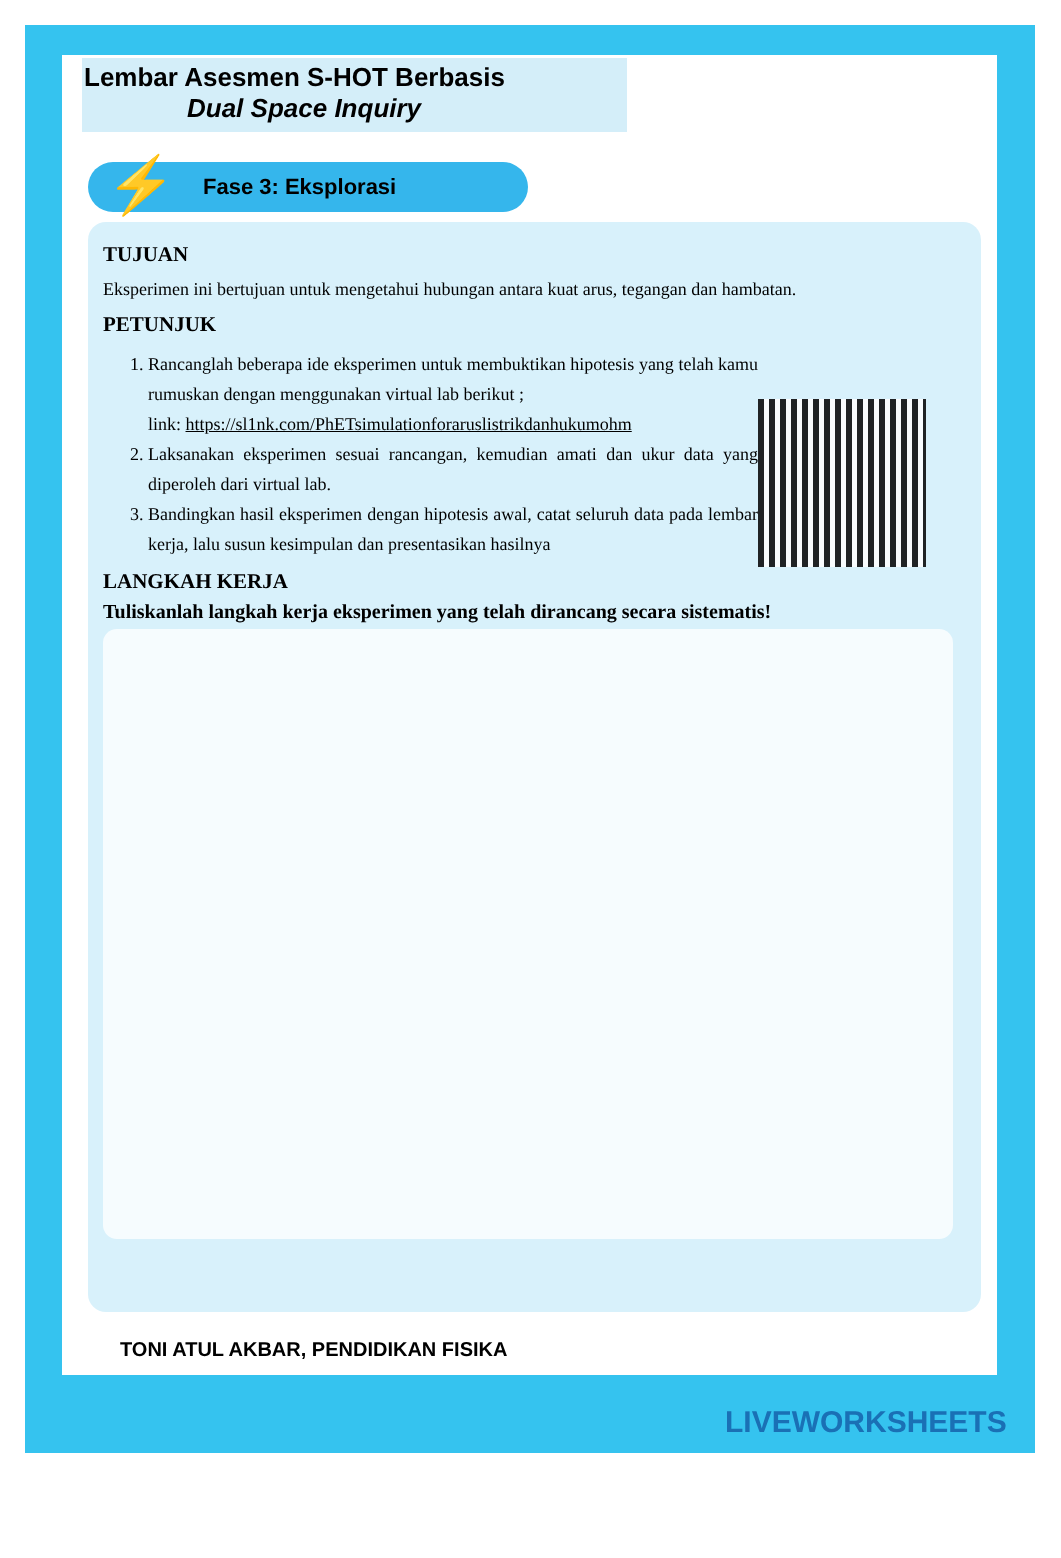Lembar Asesmen S-HOT Berbasis
Dual Space Inquiry
⚡ Fase 3: Eksplorasi
TUJUAN
Eksperimen ini bertujuan untuk mengetahui hubungan antara kuat arus, tegangan dan hambatan.
PETUNJUK
1. Rancanglah beberapa ide eksperimen untuk membuktikan hipotesis yang telah kamu rumuskan dengan menggunakan virtual lab berikut ;
link: https://sl1nk.com/PhETsimulationforaruslistrikdanhukumohm
2. Laksanakan eksperimen sesuai rancangan, kemudian amati dan ukur data yang diperoleh dari virtual lab.
3. Bandingkan hasil eksperimen dengan hipotesis awal, catat seluruh data pada lembar kerja, lalu susun kesimpulan dan presentasikan hasilnya
LANGKAH KERJA
Tuliskanlah langkah kerja eksperimen yang telah dirancang secara sistematis!
TONI ATUL AKBAR, PENDIDIKAN FISIKA
LIVEWORKSHEETS